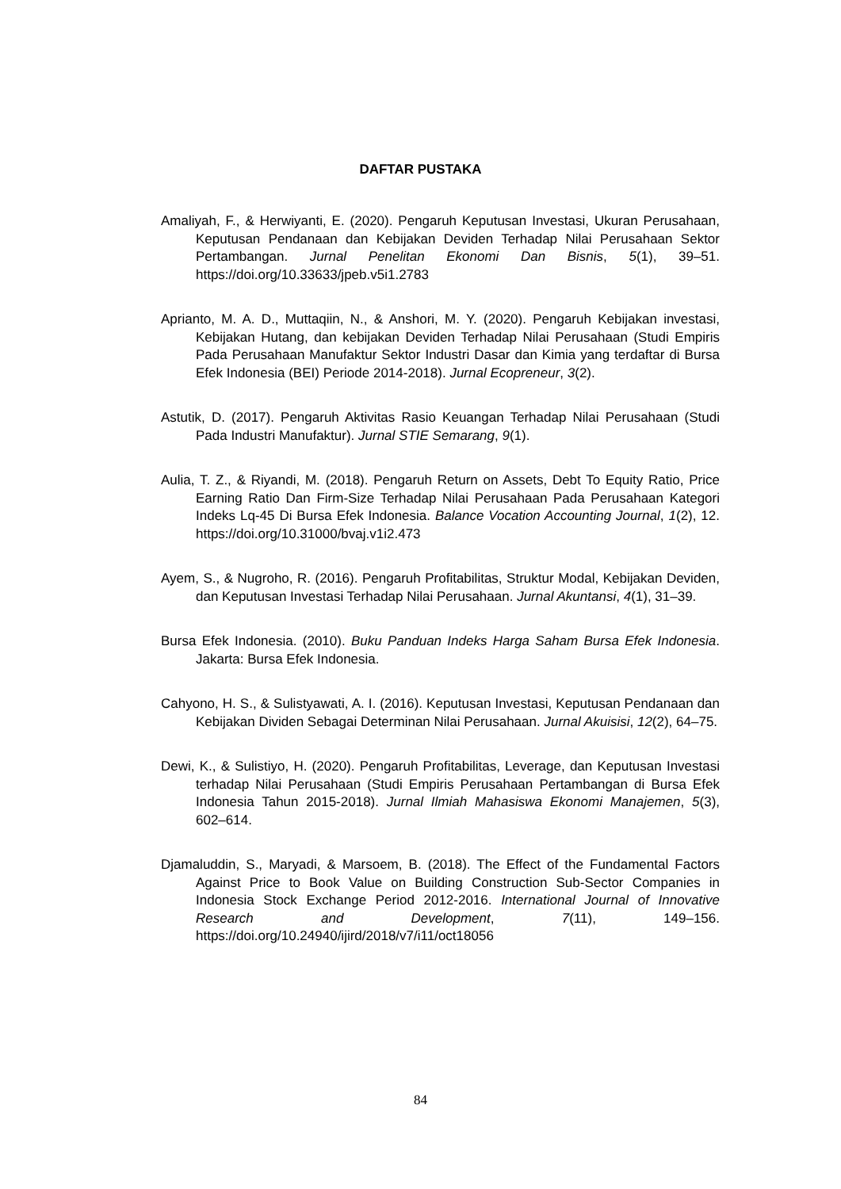DAFTAR PUSTAKA
Amaliyah, F., & Herwiyanti, E. (2020). Pengaruh Keputusan Investasi, Ukuran Perusahaan, Keputusan Pendanaan dan Kebijakan Deviden Terhadap Nilai Perusahaan Sektor Pertambangan. Jurnal Penelitan Ekonomi Dan Bisnis, 5(1), 39–51. https://doi.org/10.33633/jpeb.v5i1.2783
Aprianto, M. A. D., Muttaqiin, N., & Anshori, M. Y. (2020). Pengaruh Kebijakan investasi, Kebijakan Hutang, dan kebijakan Deviden Terhadap Nilai Perusahaan (Studi Empiris Pada Perusahaan Manufaktur Sektor Industri Dasar dan Kimia yang terdaftar di Bursa Efek Indonesia (BEI) Periode 2014-2018). Jurnal Ecopreneur, 3(2).
Astutik, D. (2017). Pengaruh Aktivitas Rasio Keuangan Terhadap Nilai Perusahaan (Studi Pada Industri Manufaktur). Jurnal STIE Semarang, 9(1).
Aulia, T. Z., & Riyandi, M. (2018). Pengaruh Return on Assets, Debt To Equity Ratio, Price Earning Ratio Dan Firm-Size Terhadap Nilai Perusahaan Pada Perusahaan Kategori Indeks Lq-45 Di Bursa Efek Indonesia. Balance Vocation Accounting Journal, 1(2), 12. https://doi.org/10.31000/bvaj.v1i2.473
Ayem, S., & Nugroho, R. (2016). Pengaruh Profitabilitas, Struktur Modal, Kebijakan Deviden, dan Keputusan Investasi Terhadap Nilai Perusahaan. Jurnal Akuntansi, 4(1), 31–39.
Bursa Efek Indonesia. (2010). Buku Panduan Indeks Harga Saham Bursa Efek Indonesia. Jakarta: Bursa Efek Indonesia.
Cahyono, H. S., & Sulistyawati, A. I. (2016). Keputusan Investasi, Keputusan Pendanaan dan Kebijakan Dividen Sebagai Determinan Nilai Perusahaan. Jurnal Akuisisi, 12(2), 64–75.
Dewi, K., & Sulistiyo, H. (2020). Pengaruh Profitabilitas, Leverage, dan Keputusan Investasi terhadap Nilai Perusahaan (Studi Empiris Perusahaan Pertambangan di Bursa Efek Indonesia Tahun 2015-2018). Jurnal Ilmiah Mahasiswa Ekonomi Manajemen, 5(3), 602–614.
Djamaluddin, S., Maryadi, & Marsoem, B. (2018). The Effect of the Fundamental Factors Against Price to Book Value on Building Construction Sub-Sector Companies in Indonesia Stock Exchange Period 2012-2016. International Journal of Innovative Research and Development, 7(11), 149–156. https://doi.org/10.24940/ijird/2018/v7/i11/oct18056
84